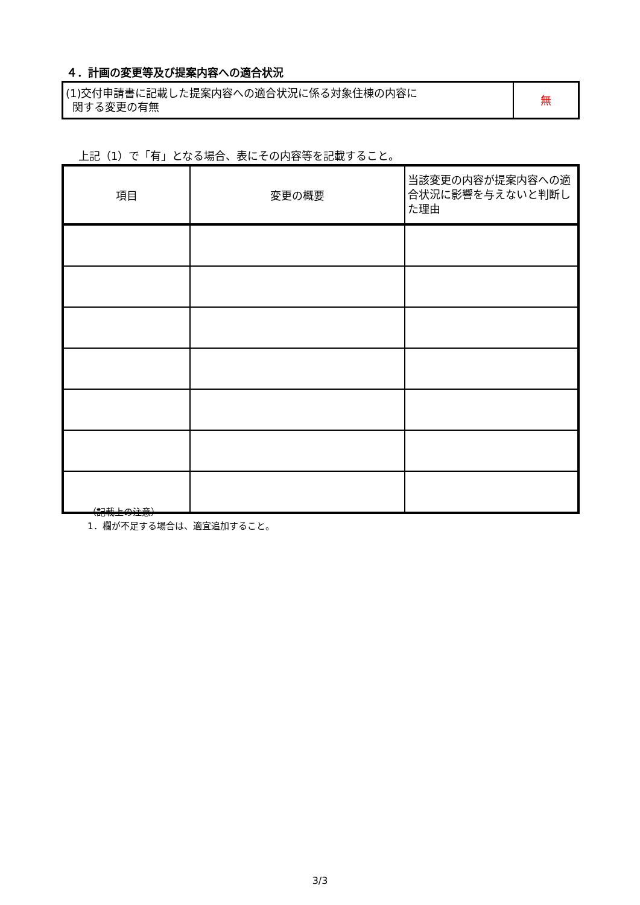４．計画の変更等及び提案内容への適合状況
| (1)交付申請書に記載した提案内容への適合状況に係る対象住棟の内容に 関する変更の有無 | 無 |
上記（1）で「有」となる場合、表にその内容等を記載すること。
| 項目 | 変更の概要 | 当該変更の内容が提案内容への適合状況に影響を与えないと判断した理由 |
| --- | --- | --- |
（記載上の注意）
1．欄が不足する場合は、適宜追加すること。
3/3